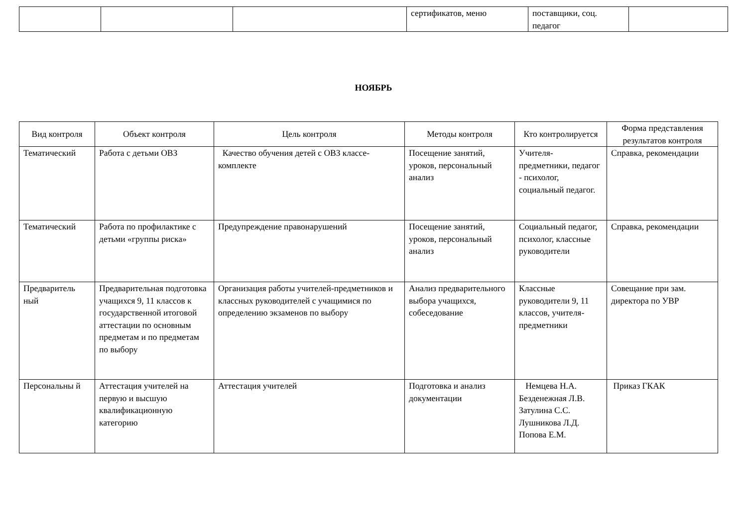| | | | сертификатов, меню | поставщики, соц. педагог | |
НОЯБРЬ
| Вид контроля | Объект контроля | Цель контроля | Методы контроля | Кто контролируется | Форма представления результатов контроля |
| --- | --- | --- | --- | --- | --- |
| Тематический | Работа с детьми ОВЗ | Качество обучения детей с ОВЗ классе-комплекте | Посещение занятий, уроков, персональный анализ | Учителя-предметники, педагог - психолог, социальный педагог. | Справка, рекомендации |
| Тематический | Работа по профилактике с детьми «группы риска» | Предупреждение правонарушений | Посещение занятий, уроков, персональный анализ | Социальный педагог, психолог, классные руководители | Справка, рекомендации |
| Предваритель ный | Предварительная подготовка учащихся 9, 11 классов к государственной итоговой аттестации по основным предметам и по предметам по выбору | Организация работы учителей-предметников и классных руководителей с учащимися по определению экзаменов по выбору | Анализ предварительного выбора учащихся, собеседование | Классные руководители 9, 11 классов, учителя-предметники | Совещание при зам. директора по УВР |
| Персональны й | Аттестация учителей на первую и высшую квалификационную категорию | Аттестация учителей | Подготовка и анализ документации | Немцева Н.А. Безденежная Л.В. Затулина С.С. Лушникова Л.Д. Попова Е.М. | Приказ ГКАК |